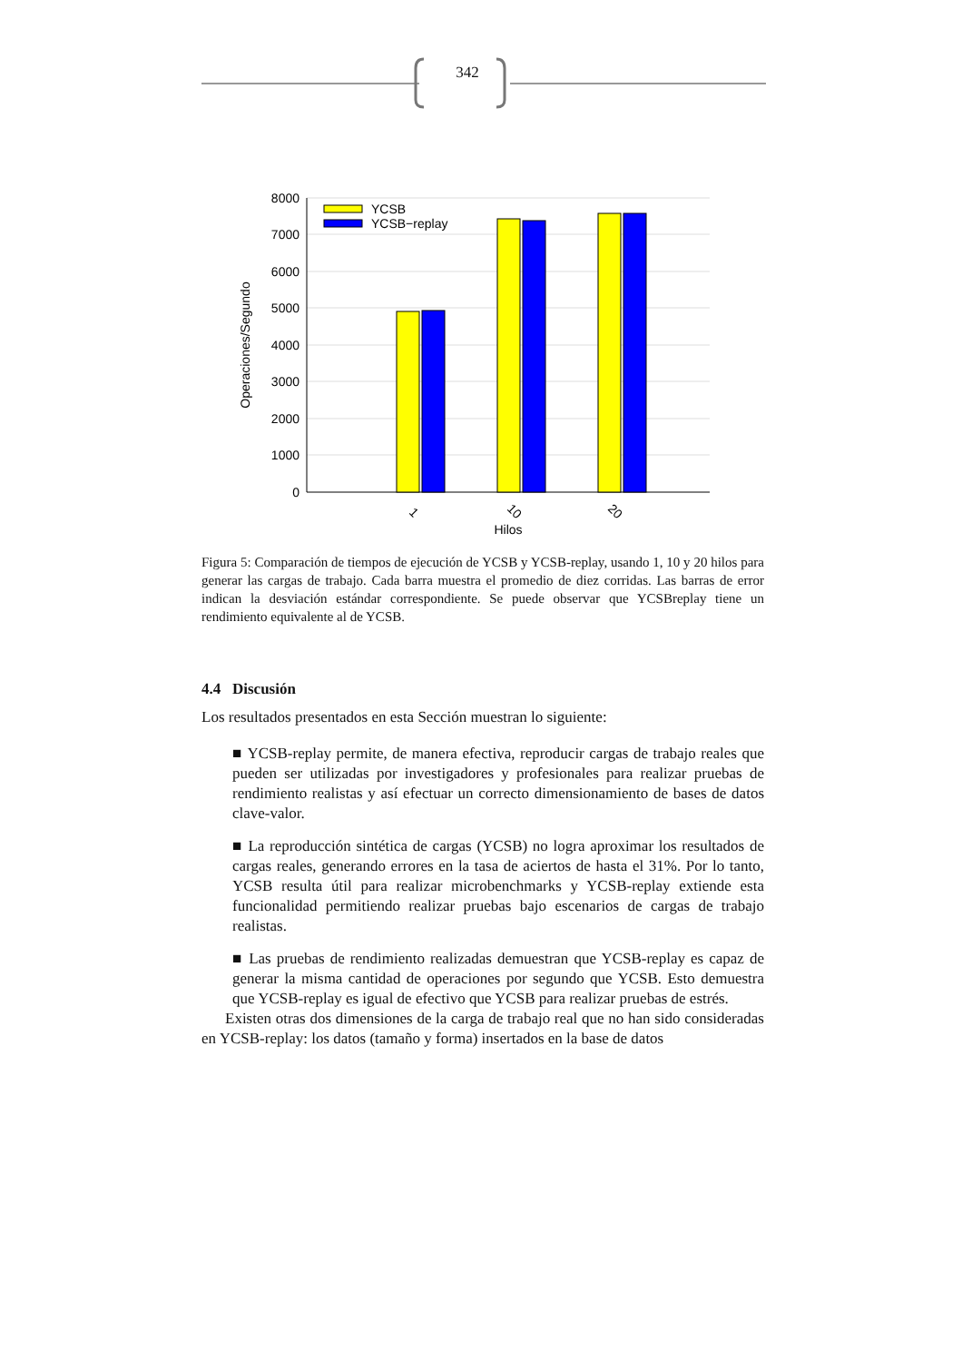342
8000
7000
6000
5000
4000
3000
2000
1000
0
YCSB
YCSB−replay
1
10
20
Hilos
Operaciones/Segundo
Figura 5: Comparación de tiempos de ejecución de YCSB y YCSB-replay, usando 1, 10 y 20 hilos para generar las cargas de trabajo. Cada barra muestra el promedio de diez corridas. Las barras de error indican la desviación estándar correspondiente. Se puede observar que YCSBreplay tiene un rendimiento equivalente al de YCSB.
4.4 Discusión
Los resultados presentados en esta Sección muestran lo siguiente:
■ YCSB-replay permite, de manera efectiva, reproducir cargas de trabajo reales que pueden ser utilizadas por investigadores y profesionales para realizar pruebas de rendimiento realistas y así efectuar un correcto dimensionamiento de bases de datos clave-valor.
■ La reproducción sintética de cargas (YCSB) no logra aproximar los resultados de cargas reales, generando errores en la tasa de aciertos de hasta el 31%. Por lo tanto, YCSB resulta útil para realizar microbenchmarks y YCSB-replay extiende esta funcionalidad permitiendo realizar pruebas bajo escenarios de cargas de trabajo realistas.
■ Las pruebas de rendimiento realizadas demuestran que YCSB-replay es capaz de generar la misma cantidad de operaciones por segundo que YCSB. Esto demuestra que YCSB-replay es igual de efectivo que YCSB para realizar pruebas de estrés.
Existen otras dos dimensiones de la carga de trabajo real que no han sido consideradas en YCSB-replay: los datos (tamaño y forma) insertados en la base de datos